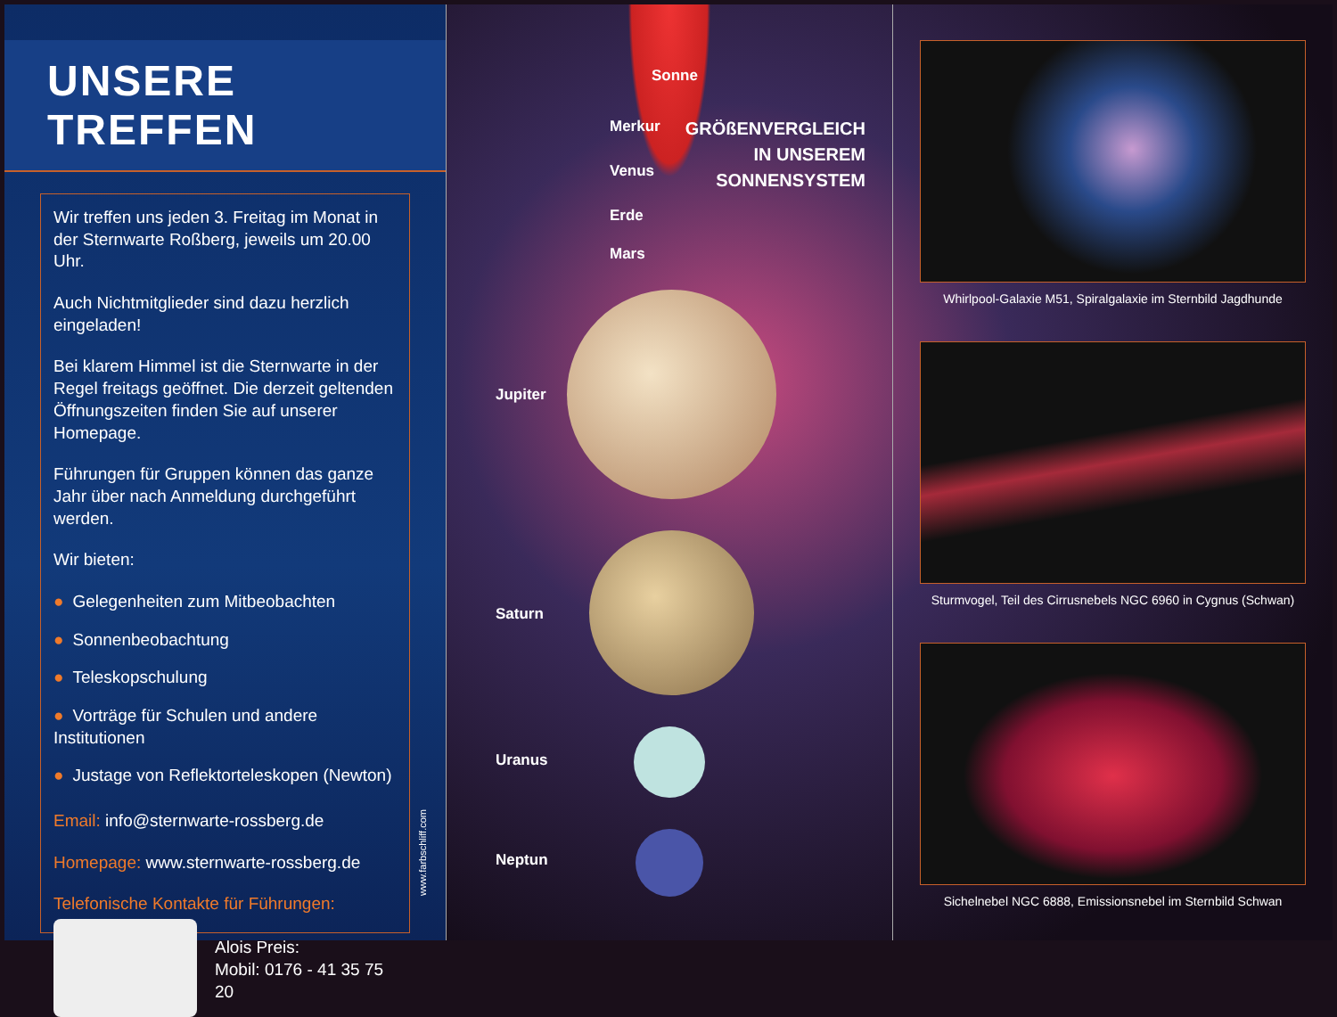UNSERE TREFFEN
Wir treffen uns jeden 3. Freitag im Monat in der Sternwarte Roßberg, jeweils um 20.00 Uhr.
Auch Nichtmitglieder sind dazu herzlich eingeladen!
Bei klarem Himmel ist die Sternwarte in der Regel freitags geöffnet. Die derzeit geltenden Öffnungszeiten finden Sie auf unserer Homepage.
Führungen für Gruppen können das ganze Jahr über nach Anmeldung durchgeführt werden.
Wir bieten:
● Gelegenheiten zum Mitbeobachten
● Sonnenbeobachtung
● Teleskopschulung
● Vorträge für Schulen und andere Institutionen
● Justage von Reflektorteleskopen (Newton)
Email: info@sternwarte-rossberg.de
Homepage: www.sternwarte-rossberg.de
Telefonische Kontakte für Führungen:
Alois Preis:
Mobil: 0176 - 41 35 75 20
www.farbschliff.com
Sonne
GRÖßENVERGLEICH
IN UNSEREM
SONNENSYSTEM
Merkur
Venus
Erde
Mars
Jupiter
Saturn
Uranus
Neptun
Whirlpool-Galaxie M51, Spiralgalaxie im Sternbild Jagdhunde
Sturmvogel, Teil des Cirrusnebels NGC 6960 in Cygnus (Schwan)
Sichelnebel NGC 6888, Emissionsnebel im Sternbild Schwan